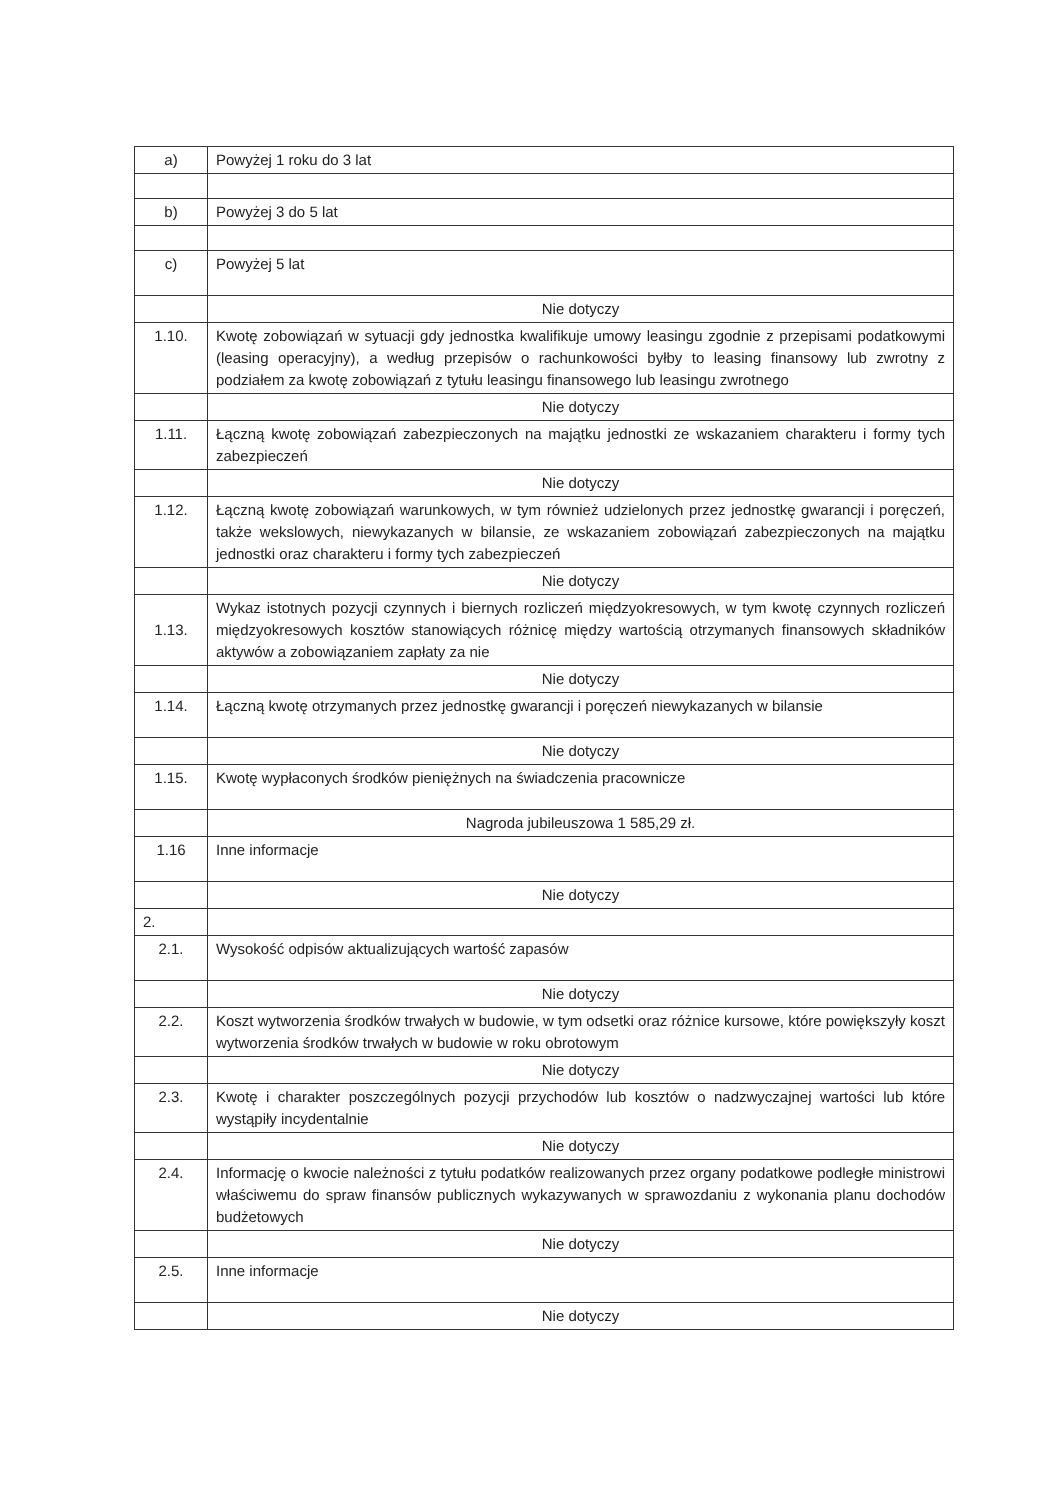| a) | Powyżej 1 roku do 3 lat |
| b) | Powyżej 3 do 5 lat |
| c) | Powyżej 5 lat |
| | Nie dotyczy |
| 1.10. | Kwotę zobowiązań w sytuacji gdy jednostka kwalifikuje umowy leasingu zgodnie z przepisami podatkowymi (leasing operacyjny), a według przepisów o rachunkowości byłby to leasing finansowy lub zwrotny z podziałem za kwotę zobowiązań z tytułu leasingu finansowego lub leasingu zwrotnego |
| | Nie dotyczy |
| 1.11. | Łączną kwotę zobowiązań zabezpieczonych na majątku jednostki ze wskazaniem charakteru i formy tych zabezpieczeń |
| | Nie dotyczy |
| 1.12. | Łączną kwotę zobowiązań warunkowych, w tym również udzielonych przez jednostkę gwarancji i poręczeń, także wekslowych, niewykazanych w bilansie, ze wskazaniem zobowiązań zabezpieczonych na majątku jednostki oraz charakteru i formy tych zabezpieczeń |
| | Nie dotyczy |
| 1.13. | Wykaz istotnych pozycji czynnych i biernych rozliczeń międzyokresowych, w tym kwotę czynnych rozliczeń międzyokresowych kosztów stanowiących różnicę między wartością otrzymanych finansowych składników aktywów a zobowiązaniem zapłaty za nie |
| | Nie dotyczy |
| 1.14. | Łączną kwotę otrzymanych przez jednostkę gwarancji i poręczeń niewykazanych w bilansie |
| | Nie dotyczy |
| 1.15. | Kwotę wypłaconych środków pieniężnych na świadczenia pracownicze |
| | Nagroda jubileuszowa 1 585,29 zł. |
| 1.16 | Inne informacje |
| | Nie dotyczy |
| 2. | |
| 2.1. | Wysokość odpisów aktualizujących wartość zapasów |
| | Nie dotyczy |
| 2.2. | Koszt wytworzenia środków trwałych w budowie, w tym odsetki oraz różnice kursowe, które powiększyły koszt wytworzenia środków trwałych w budowie w roku obrotowym |
| | Nie dotyczy |
| 2.3. | Kwotę i charakter poszczególnych pozycji przychodów lub kosztów o nadzwyczajnej wartości lub które wystąpiły incydentalnie |
| | Nie dotyczy |
| 2.4. | Informację o kwocie należności z tytułu podatków realizowanych przez organy podatkowe podległe ministrowi właściwemu do spraw finansów publicznych wykazywanych w sprawozdaniu z wykonania planu dochodów budżetowych |
| | Nie dotyczy |
| 2.5. | Inne informacje |
| | Nie dotyczy |